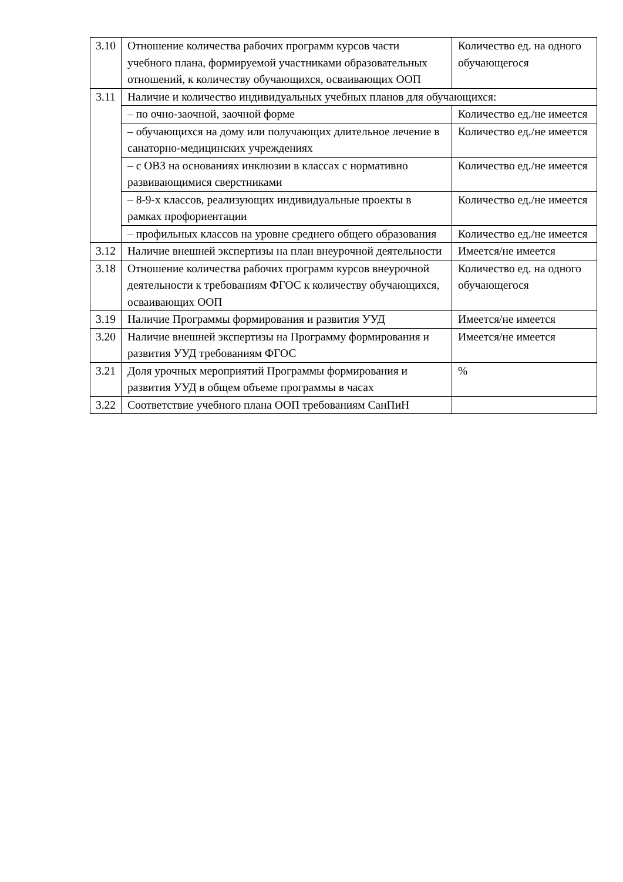| 3.10 | Отношение количества рабочих программ курсов части учебного плана, формируемой участниками образовательных отношений, к количеству обучающихся, осваивающих ООП | Количество ед. на одного обучающегося |
| 3.11 | Наличие и количество индивидуальных учебных планов для обучающихся: | |
| | – по очно-заочной, заочной форме | Количество ед./не имеется |
| | – обучающихся на дому или получающих длительное лечение в санаторно-медицинских учреждениях | Количество ед./не имеется |
| | – с ОВЗ на основаниях инклюзии в классах с нормативно развивающимися сверстниками | Количество ед./не имеется |
| | – 8-9-х классов, реализующих индивидуальные проекты в рамках профориентации | Количество ед./не имеется |
| | – профильных классов на уровне среднего общего образования | Количество ед./не имеется |
| 3.12 | Наличие внешней экспертизы на план внеурочной деятельности | Имеется/не имеется |
| 3.18 | Отношение количества рабочих программ курсов внеурочной деятельности к требованиям ФГОС к количеству обучающихся, осваивающих ООП | Количество ед. на одного обучающегося |
| 3.19 | Наличие Программы формирования и развития УУД | Имеется/не имеется |
| 3.20 | Наличие внешней экспертизы на Программу формирования и развития УУД требованиям ФГОС | Имеется/не имеется |
| 3.21 | Доля урочных мероприятий Программы формирования и развития УУД в общем объеме программы в часах | % |
| 3.22 | Соответствие учебного плана ООП требованиям СанПиН | |